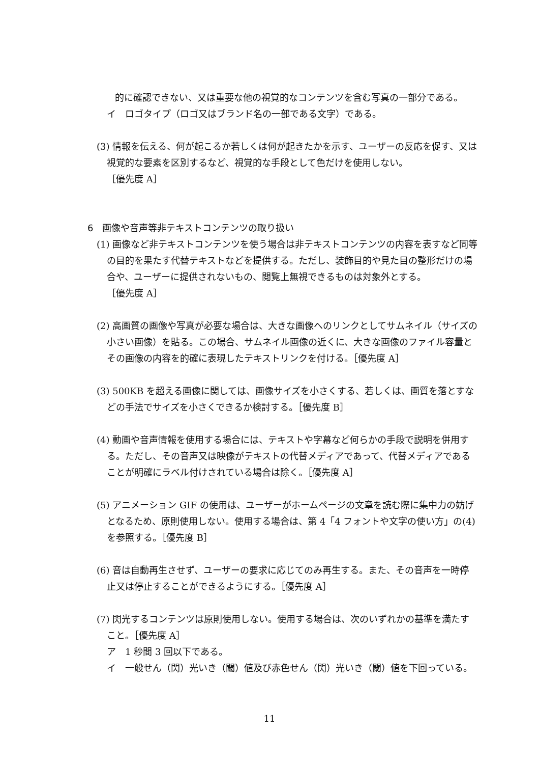的に確認できない、又は重要な他の視覚的なコンテンツを含む写真の一部分である。
イ　ロゴタイプ（ロゴ又はブランド名の一部である文字）である。
(3) 情報を伝える、何が起こるか若しくは何が起きたかを示す、ユーザーの反応を促す、又は視覚的な要素を区別するなど、視覚的な手段として色だけを使用しない。
［優先度 A］
6　画像や音声等非テキストコンテンツの取り扱い
(1) 画像など非テキストコンテンツを使う場合は非テキストコンテンツの内容を表すなど同等の目的を果たす代替テキストなどを提供する。ただし、装飾目的や見た目の整形だけの場合や、ユーザーに提供されないもの、閲覧上無視できるものは対象外とする。
［優先度 A］
(2) 高画質の画像や写真が必要な場合は、大きな画像へのリンクとしてサムネイル（サイズの小さい画像）を貼る。この場合、サムネイル画像の近くに、大きな画像のファイル容量とその画像の内容を的確に表現したテキストリンクを付ける。［優先度 A］
(3) 500KB を超える画像に関しては、画像サイズを小さくする、若しくは、画質を落とすなどの手法でサイズを小さくできるか検討する。［優先度 B］
(4) 動画や音声情報を使用する場合には、テキストや字幕など何らかの手段で説明を併用する。ただし、その音声又は映像がテキストの代替メディアであって、代替メディアであることが明確にラベル付けされている場合は除く。［優先度 A］
(5) アニメーション GIF の使用は、ユーザーがホームページの文章を読む際に集中力の妨げとなるため、原則使用しない。使用する場合は、第 4「4 フォントや文字の使い方」の(4)を参照する。［優先度 B］
(6) 音は自動再生させず、ユーザーの要求に応じてのみ再生する。また、その音声を一時停止又は停止することができるようにする。［優先度 A］
(7) 閃光するコンテンツは原則使用しない。使用する場合は、次のいずれかの基準を満たすこと。［優先度 A］
ア　1 秒間 3 回以下である。
イ　一般せん（閃）光いき（閾）値及び赤色せん（閃）光いき（閾）値を下回っている。
11